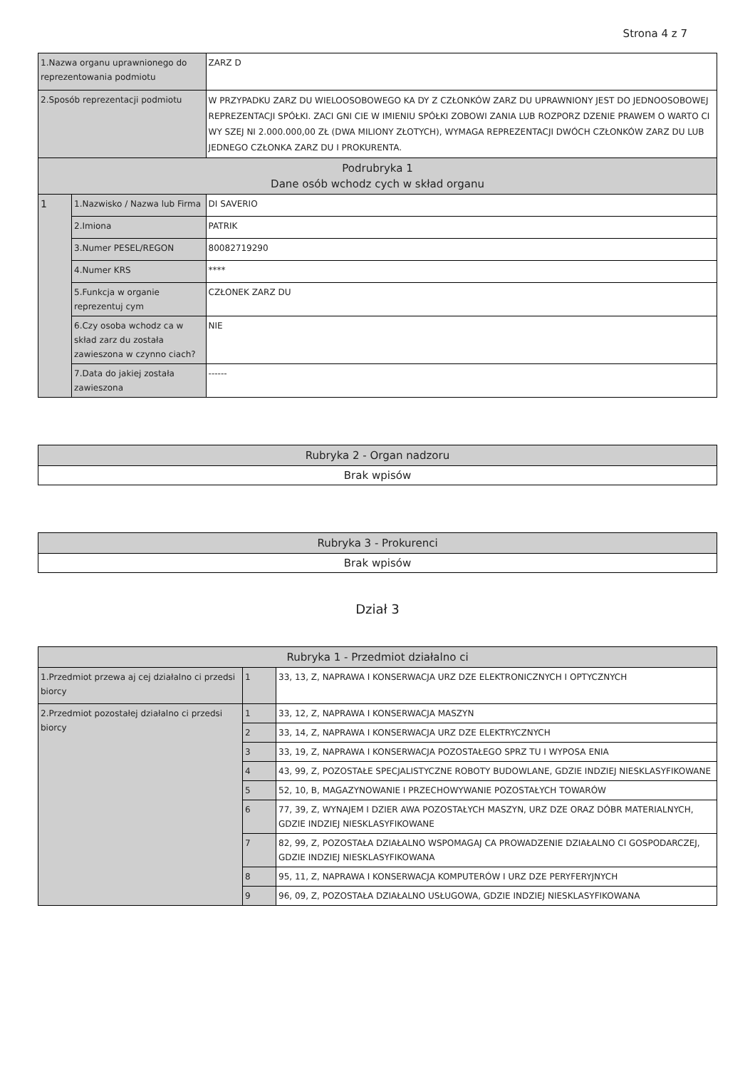Strona 4 z 7
| 1.Nazwa organu uprawnionego do reprezentowania podmiotu | | ZARZ D |
| 2.Sposób reprezentacji podmiotu | | W PRZYPADKU ZARZ DU WIELOOSOBOWEGO KA DY Z CZŁONKÓW ZARZ DU UPRAWNIONY JEST DO JEDNOOSOBOWEJ REPREZENTACJI SPÓŁKI. ZACI GNI CIE W IMIENIU SPÓŁKI ZOBOWI ZANIA LUB ROZPORZ DZENIE PRAWEM O WARTO CI WY SZEJ NI 2.000.000,00 ZŁ (DWA MILIONY ZŁOTYCH), WYMAGA REPREZENTACJI DWÓCH CZŁONKÓW ZARZ DU LUB JEDNEGO CZŁONKA ZARZ DU I PROKURENTA. |
| Podrubryka 1 Dane osób wchodz cych w skład organu | | |
| 1 | 1.Nazwisko / Nazwa lub Firma | DI SAVERIO |
| | 2.Imiona | PATRIK |
| | 3.Numer PESEL/REGON | 80082719290 |
| | 4.Numer KRS | **** |
| | 5.Funkcja w organie reprezentuj cym | CZŁONEK ZARZ DU |
| | 6.Czy osoba wchodz ca w skład zarz du została zawieszona w czynno ciach? | NIE |
| | 7.Data do jakiej została zawieszona | ------ |
| Rubryka 2 - Organ nadzoru |
| --- |
| Brak wpisów |
| Rubryka 3 - Prokurenci |
| --- |
| Brak wpisów |
Dział 3
| Rubryka 1 - Przedmiot działalno ci | | |
| --- | --- | --- |
| 1.Przedmiot przewa aj cej działalno ci przedsi biorcy | 1 | 33, 13, Z, NAPRAWA I KONSERWACJA URZ DZE ELEKTRONICZNYCH I OPTYCZNYCH |
| 2.Przedmiot pozostałej działalno ci przedsi biorcy | 1 | 33, 12, Z, NAPRAWA I KONSERWACJA MASZYN |
| | 2 | 33, 14, Z, NAPRAWA I KONSERWACJA URZ DZE ELEKTRYCZNYCH |
| | 3 | 33, 19, Z, NAPRAWA I KONSERWACJA POZOSTAŁEGO SPRZ TU I WYPOSA ENIA |
| | 4 | 43, 99, Z, POZOSTAŁE SPECJALISTYCZNE ROBOTY BUDOWLANE, GDZIE INDZIEJ NIESKLASYFIKOWANE |
| | 5 | 52, 10, B, MAGAZYNOWANIE I PRZECHOWYWANIE POZOSTAŁYCH TOWARÓW |
| | 6 | 77, 39, Z, WYNAJEM I DZIER AWA POZOSTAŁYCH MASZYN, URZ DZE ORAZ DÓBR MATERIALNYCH, GDZIE INDZIEJ NIESKLASYFIKOWANE |
| | 7 | 82, 99, Z, POZOSTAŁA DZIAŁALNO WSPOMAGAJ CA PROWADZENIE DZIAŁALNO CI GOSPODARCZEJ, GDZIE INDZIEJ NIESKLASYFIKOWANA |
| | 8 | 95, 11, Z, NAPRAWA I KONSERWACJA KOMPUTERÓW I URZ DZE PERYFERYJNYCH |
| | 9 | 96, 09, Z, POZOSTAŁA DZIAŁALNO USŁUGOWA, GDZIE INDZIEJ NIESKLASYFIKOWANA |